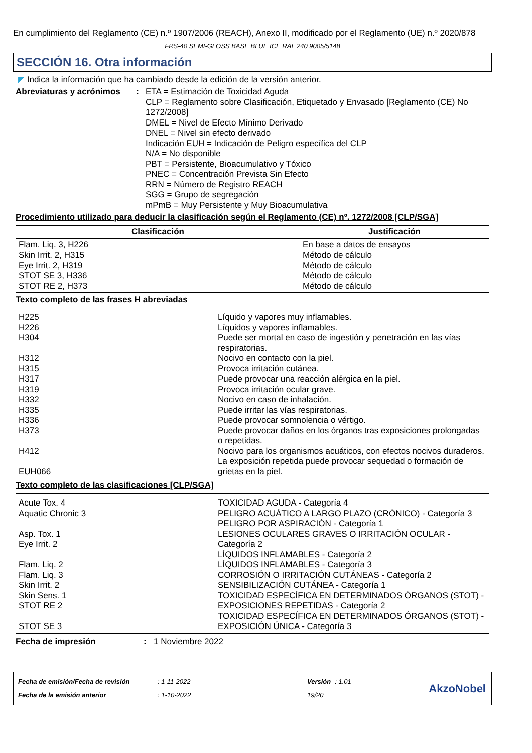En cumplimiento del Reglamento (CE) n.º 1907/2006 (REACH), Anexo II, modificado por el Reglamento (UE) n.º 2020/878
FRS-40 SEMI-GLOSS BASE BLUE ICE RAL 240 9005/5148
SECCIÓN 16. Otra información
◤ Indica la información que ha cambiado desde la edición de la versión anterior.
Abreviaturas y acrónimos : ETA = Estimación de Toxicidad Aguda
CLP = Reglamento sobre Clasificación, Etiquetado y Envasado [Reglamento (CE) No 1272/2008]
DMEL = Nivel de Efecto Mínimo Derivado
DNEL = Nivel sin efecto derivado
Indicación EUH = Indicación de Peligro específica del CLP
N/A = No disponible
PBT = Persistente, Bioacumulativo y Tóxico
PNEC = Concentración Prevista Sin Efecto
RRN = Número de Registro REACH
SGG = Grupo de segregación
mPmB = Muy Persistente y Muy Bioacumulativa
Procedimiento utilizado para deducir la clasificación según el Reglamento (CE) nº. 1272/2008 [CLP/SGA]
| Clasificación | Justificación |
| --- | --- |
| Flam. Liq. 3, H226 Skin Irrit. 2, H315 Eye Irrit. 2, H319 STOT SE 3, H336 STOT RE 2, H373 | En base a datos de ensayos Método de cálculo Método de cálculo Método de cálculo Método de cálculo |
Texto completo de las frases H abreviadas
| H225 H226 H304 H312 H315 H317 H319 H332 H335 H336 H373 H412 EUH066 | Líquido y vapores muy inflamables. Líquidos y vapores inflamables. Puede ser mortal en caso de ingestión y penetración en las vías respiratorias. Nocivo en contacto con la piel. Provoca irritación cutánea. Puede provocar una reacción alérgica en la piel. Provoca irritación ocular grave. Nocivo en caso de inhalación. Puede irritar las vías respiratorias. Puede provocar somnolencia o vértigo. Puede provocar daños en los órganos tras exposiciones prolongadas o repetidas. Nocivo para los organismos acuáticos, con efectos nocivos duraderos. La exposición repetida puede provocar sequedad o formación de grietas en la piel. |
Texto completo de las clasificaciones [CLP/SGA]
| Acute Tox. 4 Aquatic Chronic 3 Asp. Tox. 1 Eye Irrit. 2 Flam. Liq. 2 Flam. Liq. 3 Skin Irrit. 2 Skin Sens. 1 STOT RE 2 STOT SE 3 | TOXICIDAD AGUDA - Categoría 4 PELIGRO ACUÁTICO A LARGO PLAZO (CRÓNICO) - Categoría 3 PELIGRO POR ASPIRACIÓN - Categoría 1 LESIONES OCULARES GRAVES O IRRITACIÓN OCULAR - Categoría 2 LÍQUIDOS INFLAMABLES - Categoría 2 LÍQUIDOS INFLAMABLES - Categoría 3 CORROSIÓN O IRRITACIÓN CUTÁNEAS - Categoría 2 SENSIBILIZACIÓN CUTÁNEA - Categoría 1 TOXICIDAD ESPECÍFICA EN DETERMINADOS ÓRGANOS (STOT) - EXPOSICIONES REPETIDAS - Categoría 2 TOXICIDAD ESPECÍFICA EN DETERMINADOS ÓRGANOS (STOT) - EXPOSICIÓN ÚNICA - Categoría 3 |
Fecha de impresión : 1 Noviembre 2022
| Fecha de emisión/Fecha de revisión | : 1-11-2022 | Versión | : 1.01 |
| Fecha de la emisión anterior | : 1-10-2022 | 19/20 | |
AkzoNobel